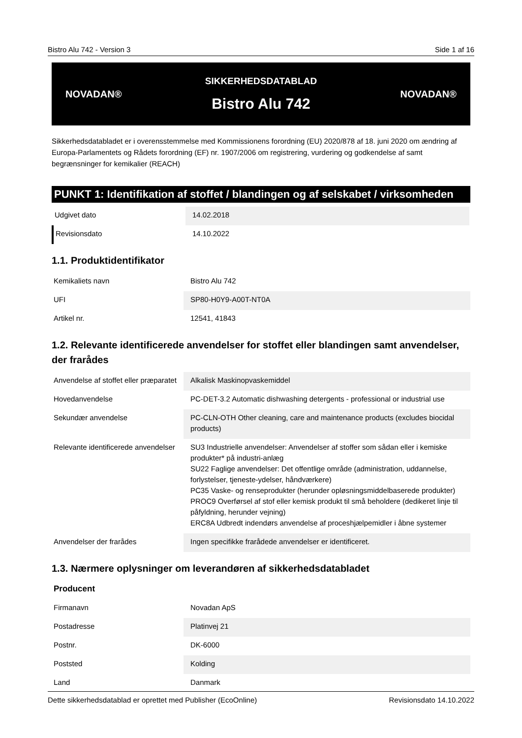Bistro Alu 742 - Version 3 Side 1 af 16
NOVADAN®
SIKKERHEDSDATABLAD
Bistro Alu 742
NOVADAN®
Sikkerhedsdatabladet er i overensstemmelse med Kommissionens forordning (EU) 2020/878 af 18. juni 2020 om ændring af Europa-Parlamentets og Rådets forordning (EF) nr. 1907/2006 om registrering, vurdering og godkendelse af samt begrænsninger for kemikalier (REACH)
PUNKT 1: Identifikation af stoffet / blandingen og af selskabet / virksomheden
| Udgivet dato | 14.02.2018 |
| Revisionsdato | 14.10.2022 |
1.1. Produktidentifikator
| Kemikaliets navn | Bistro Alu 742 |
| UFI | SP80-H0Y9-A00T-NT0A |
| Artikel nr. | 12541, 41843 |
1.2. Relevante identificerede anvendelser for stoffet eller blandingen samt anvendelser, der frarådes
| Anvendelse af stoffet eller præparatet | Alkalisk Maskinopvaskemiddel |
| Hovedanvendelse | PC-DET-3.2 Automatic dishwashing detergents - professional or industrial use |
| Sekundær anvendelse | PC-CLN-OTH Other cleaning, care and maintenance products (excludes biocidal products) |
| Relevante identificerede anvendelser | SU3 Industrielle anvendelser: Anvendelser af stoffer som sådan eller i kemiske produkter* på industri-anlæg SU22 Faglige anvendelser: Det offentlige område (administration, uddannelse, forlystelser, tjeneste-ydelser, håndværkere) PC35 Vaske- og renseprodukter (herunder opløsningsmiddelbaserede produkter) PROC9 Overførsel af stof eller kemisk produkt til små beholdere (dedikeret linje til påfyldning, herunder vejning) ERC8A Udbredt indendørs anvendelse af proceshjælpemidler i åbne systemer |
| Anvendelser der frarådes | Ingen specifikke frarådede anvendelser er identificeret. |
1.3. Nærmere oplysninger om leverandøren af sikkerhedsdatabladet
| Producent | |
| Firmanavn | Novadan ApS |
| Postadresse | Platinvej 21 |
| Postnr. | DK-6000 |
| Poststed | Kolding |
| Land | Danmark |
Dette sikkerhedsdatablad er oprettet med Publisher (EcoOnline) Revisionsdato 14.10.2022